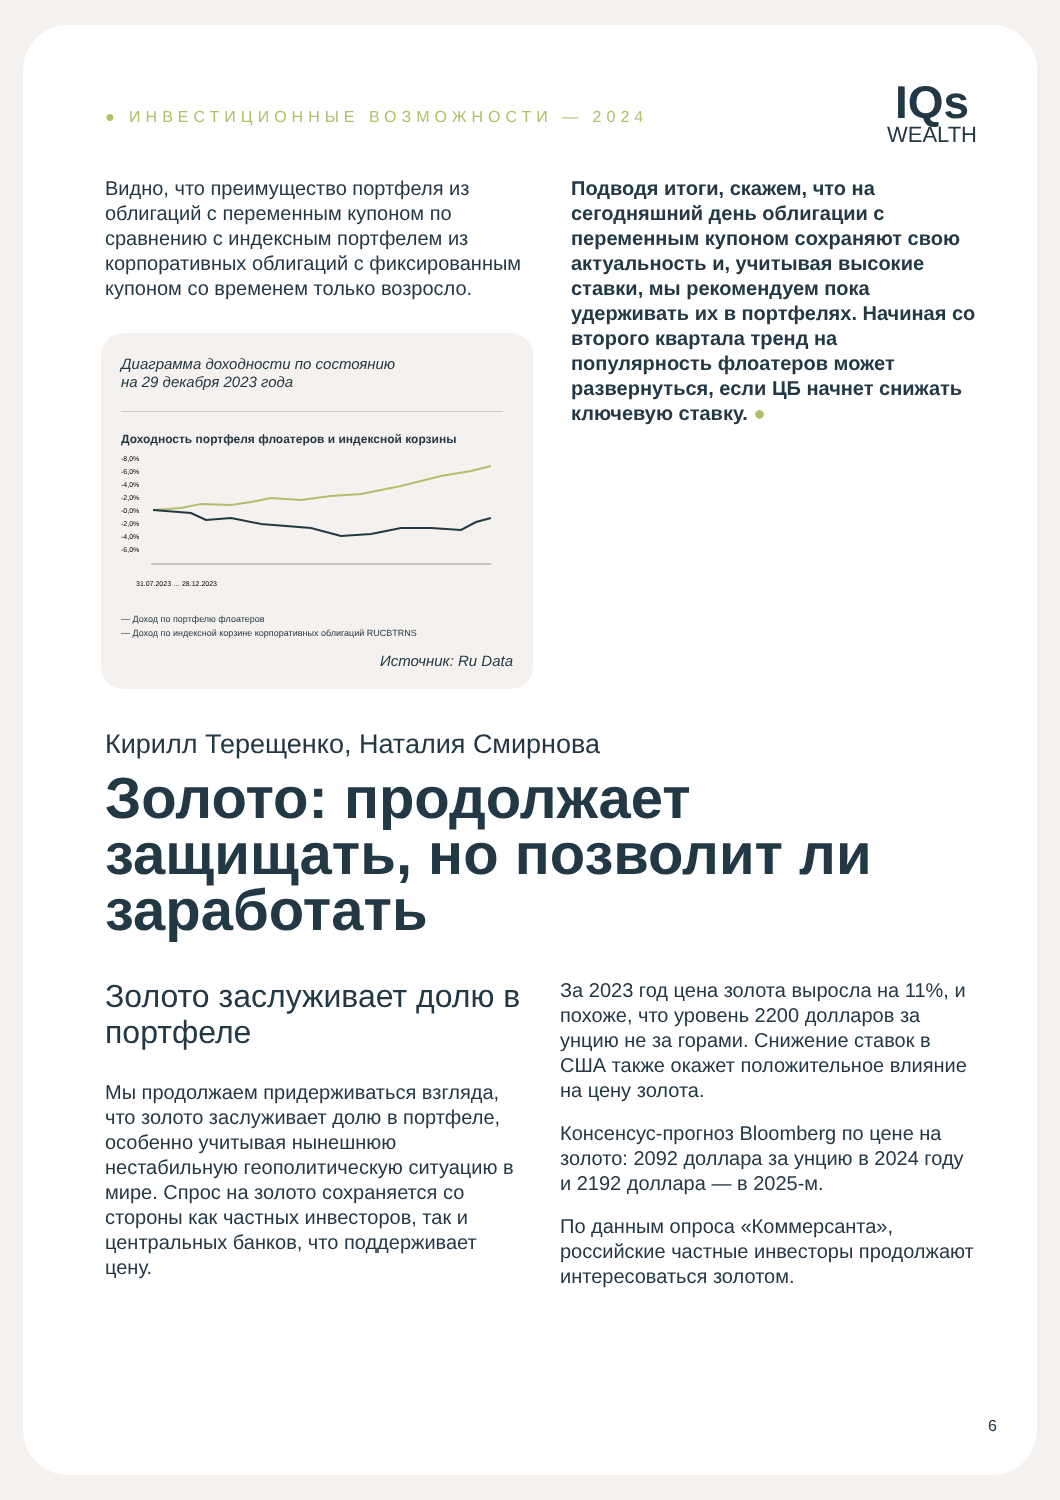● ИНВЕСТИЦИОННЫЕ ВОЗМОЖНОСТИ — 2024
IQs
WEALTH
Видно, что преимущество портфеля из облигаций с переменным купоном по сравнению с индексным портфелем из корпоративных облигаций с фиксированным купоном со временем только возросло.
Диаграмма доходности по состоянию
на 29 декабря 2023 года
Доходность портфеля флоатеров и индексной корзины
-8,0%
-6,0%
-4,0%
-2,0%
-0,0%
-2,0%
-4,0%
-6,0%
31.07.2023 … 28.12.2023
— Доход по портфелю флоатеров
— Доход по индексной корзине корпоративных облигаций RUCBTRNS
Источник: Ru Data
Подводя итоги, скажем, что на сегодняшний день облигации с переменным купоном сохраняют свою актуальность и, учитывая высокие ставки, мы рекомендуем пока удерживать их в портфелях. Начиная со второго квартала тренд на популярность флоатеров может развернуться, если ЦБ начнет снижать ключевую ставку. ●
Кирилл Терещенко, Наталия Смирнова
Золото: продолжает защищать, но позволит ли заработать
Золото заслуживает долю в портфеле
Мы продолжаем придерживаться взгляда, что золото заслуживает долю в портфеле, особенно учитывая нынешнюю нестабильную геополитическую ситуацию в мире. Спрос на золото сохраняется со стороны как частных инвесторов, так и центральных банков, что поддерживает цену.
За 2023 год цена золота выросла на 11%, и похоже, что уровень 2200 долларов за унцию не за горами. Снижение ставок в США также окажет положительное влияние на цену золота.
Консенсус-прогноз Bloomberg по цене на золото: 2092 доллара за унцию в 2024 году и 2192 доллара — в 2025-м.
По данным опроса «Коммерсанта», российские частные инвесторы продолжают интересоваться золотом.
6